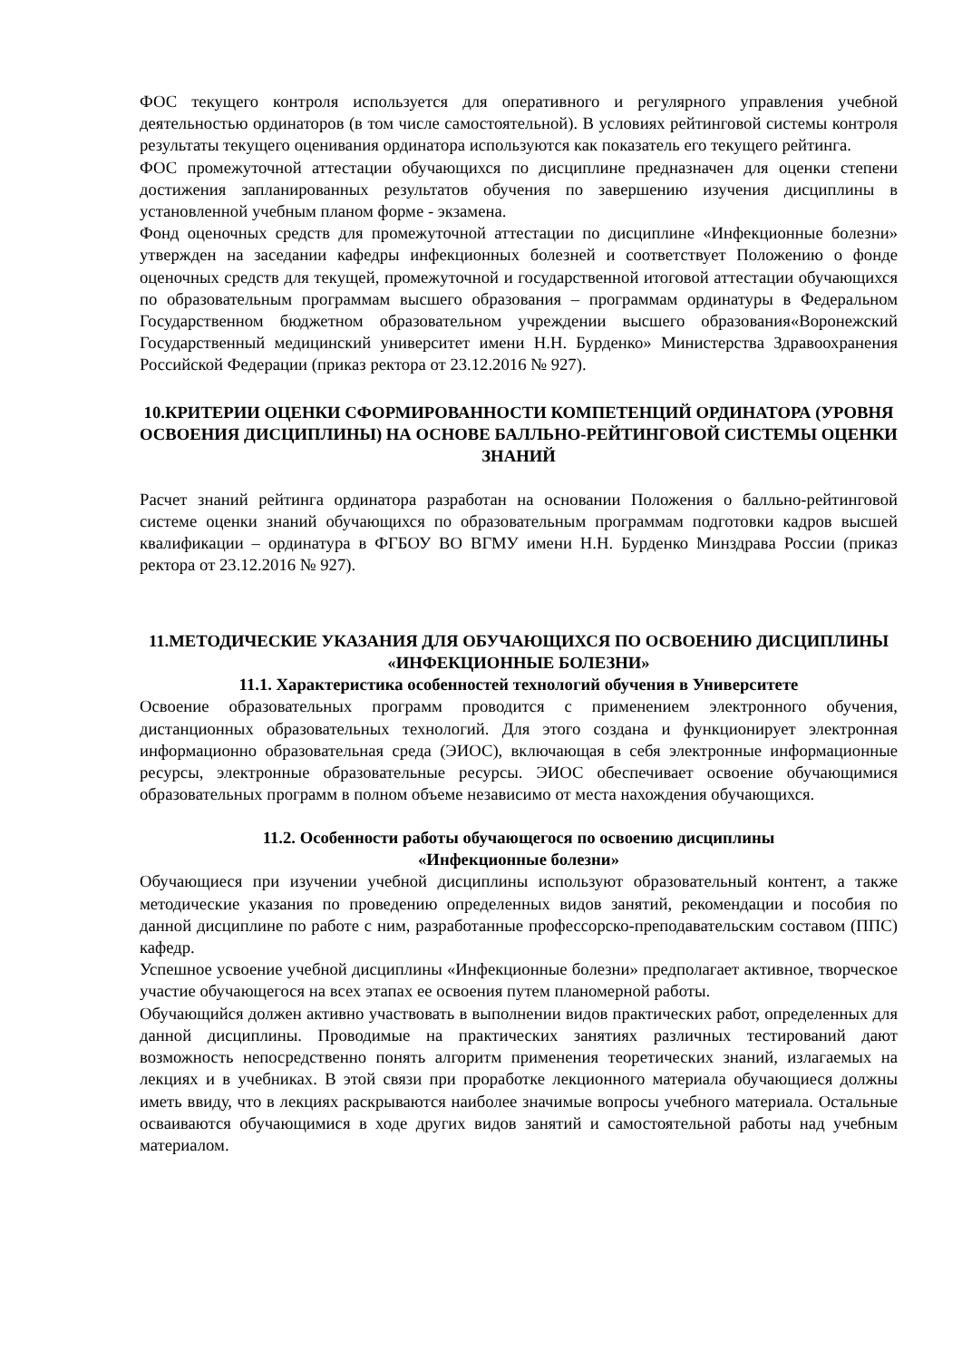ФОС текущего контроля используется для оперативного и регулярного управления учебной деятельностью ординаторов (в том числе самостоятельной). В условиях рейтинговой системы контроля результаты текущего оценивания ординатора используются как показатель его текущего рейтинга.
ФОС промежуточной аттестации обучающихся по дисциплине предназначен для оценки степени достижения запланированных результатов обучения по завершению изучения дисциплины в установленной учебным планом форме - экзамена.
Фонд оценочных средств для промежуточной аттестации по дисциплине «Инфекционные болезни» утвержден на заседании кафедры инфекционных болезней и соответствует Положению о фонде оценочных средств для текущей, промежуточной и государственной итоговой аттестации обучающихся по образовательным программам высшего образования – программам ординатуры в Федеральном Государственном бюджетном образовательном учреждении высшего образования«Воронежский Государственный медицинский университет имени Н.Н. Бурденко» Министерства Здравоохранения Российской Федерации (приказ ректора от 23.12.2016 № 927).
10.КРИТЕРИИ ОЦЕНКИ СФОРМИРОВАННОСТИ КОМПЕТЕНЦИЙ ОРДИНАТОРА (УРОВНЯ ОСВОЕНИЯ ДИСЦИПЛИНЫ) НА ОСНОВЕ БАЛЛЬНО-РЕЙТИНГОВОЙ СИСТЕМЫ ОЦЕНКИ ЗНАНИЙ
Расчет знаний рейтинга ординатора разработан на основании Положения о балльно-рейтинговой системе оценки знаний обучающихся по образовательным программам подготовки кадров высшей квалификации – ординатура в ФГБОУ ВО ВГМУ имени Н.Н. Бурденко Минздрава России (приказ ректора от 23.12.2016 № 927).
11.МЕТОДИЧЕСКИЕ УКАЗАНИЯ ДЛЯ ОБУЧАЮЩИХСЯ ПО ОСВОЕНИЮ ДИСЦИПЛИНЫ «ИНФЕКЦИОННЫЕ БОЛЕЗНИ»
11.1. Характеристика особенностей технологий обучения в Университете
Освоение образовательных программ проводится с применением электронного обучения, дистанционных образовательных технологий. Для этого создана и функционирует электронная информационно образовательная среда (ЭИОС), включающая в себя электронные информационные ресурсы, электронные образовательные ресурсы. ЭИОС обеспечивает освоение обучающимися образовательных программ в полном объеме независимо от места нахождения обучающихся.
11.2. Особенности работы обучающегося по освоению дисциплины
«Инфекционные болезни»
Обучающиеся при изучении учебной дисциплины используют образовательный контент, а также методические указания по проведению определенных видов занятий, рекомендации и пособия по данной дисциплине по работе с ним, разработанные профессорско-преподавательским составом (ППС) кафедр.
Успешное усвоение учебной дисциплины «Инфекционные болезни» предполагает активное, творческое участие обучающегося на всех этапах ее освоения путем планомерной работы.
Обучающийся должен активно участвовать в выполнении видов практических работ, определенных для данной дисциплины. Проводимые на практических занятиях различных тестирований дают возможность непосредственно понять алгоритм применения теоретических знаний, излагаемых на лекциях и в учебниках. В этой связи при проработке лекционного материала обучающиеся должны иметь ввиду, что в лекциях раскрываются наиболее значимые вопросы учебного материала. Остальные осваиваются обучающимися в ходе других видов занятий и самостоятельной работы над учебным материалом.